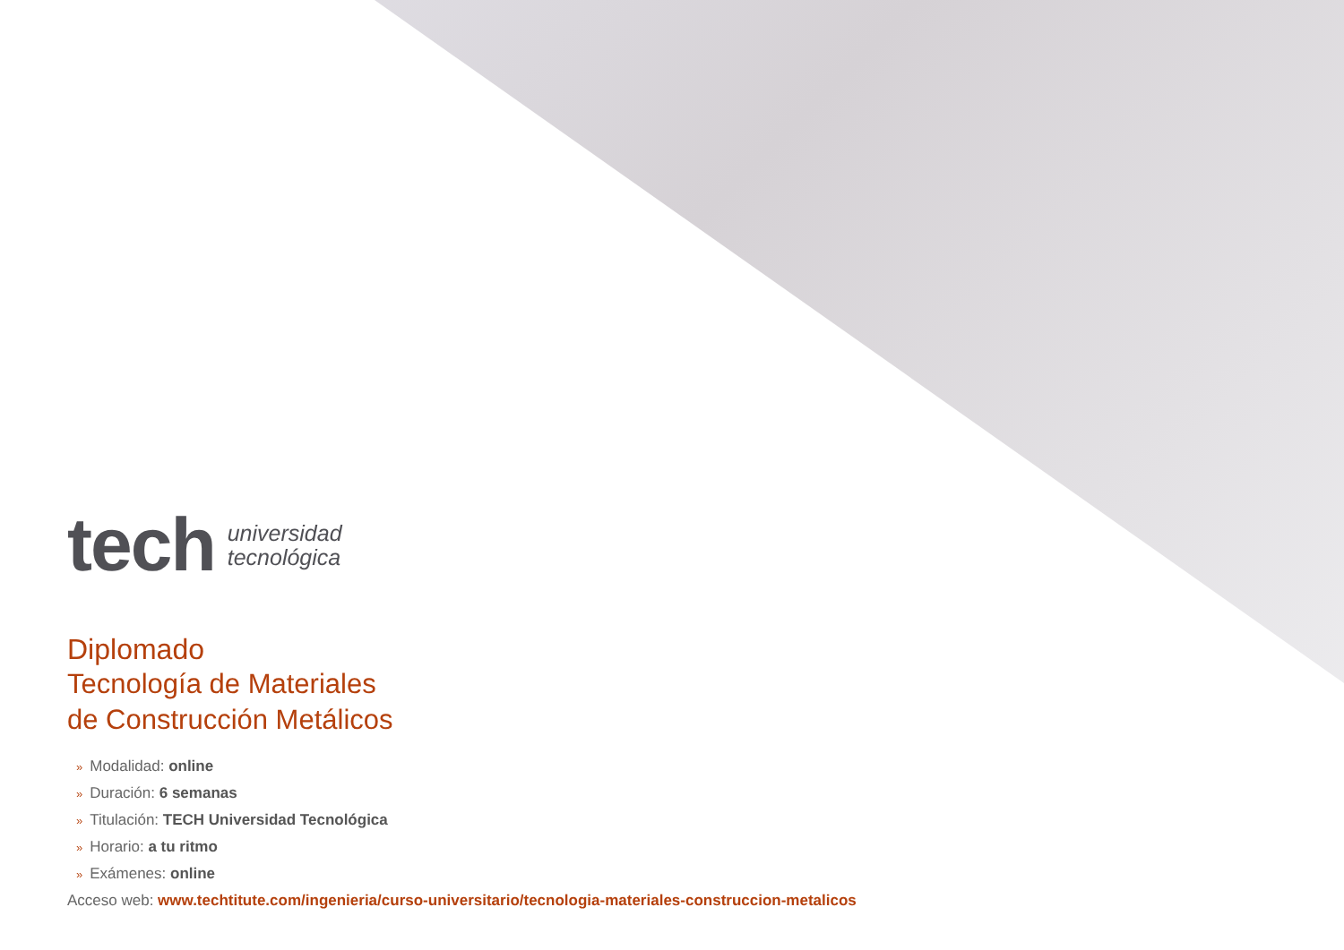tech
universidad
tecnológica
Diplomado
Tecnología de Materiales
de Construcción Metálicos
» Modalidad: online
» Duración: 6 semanas
» Titulación: TECH Universidad Tecnológica
» Horario: a tu ritmo
» Exámenes: online
Acceso web: www.techtitute.com/ingenieria/curso-universitario/tecnologia-materiales-construccion-metalicos